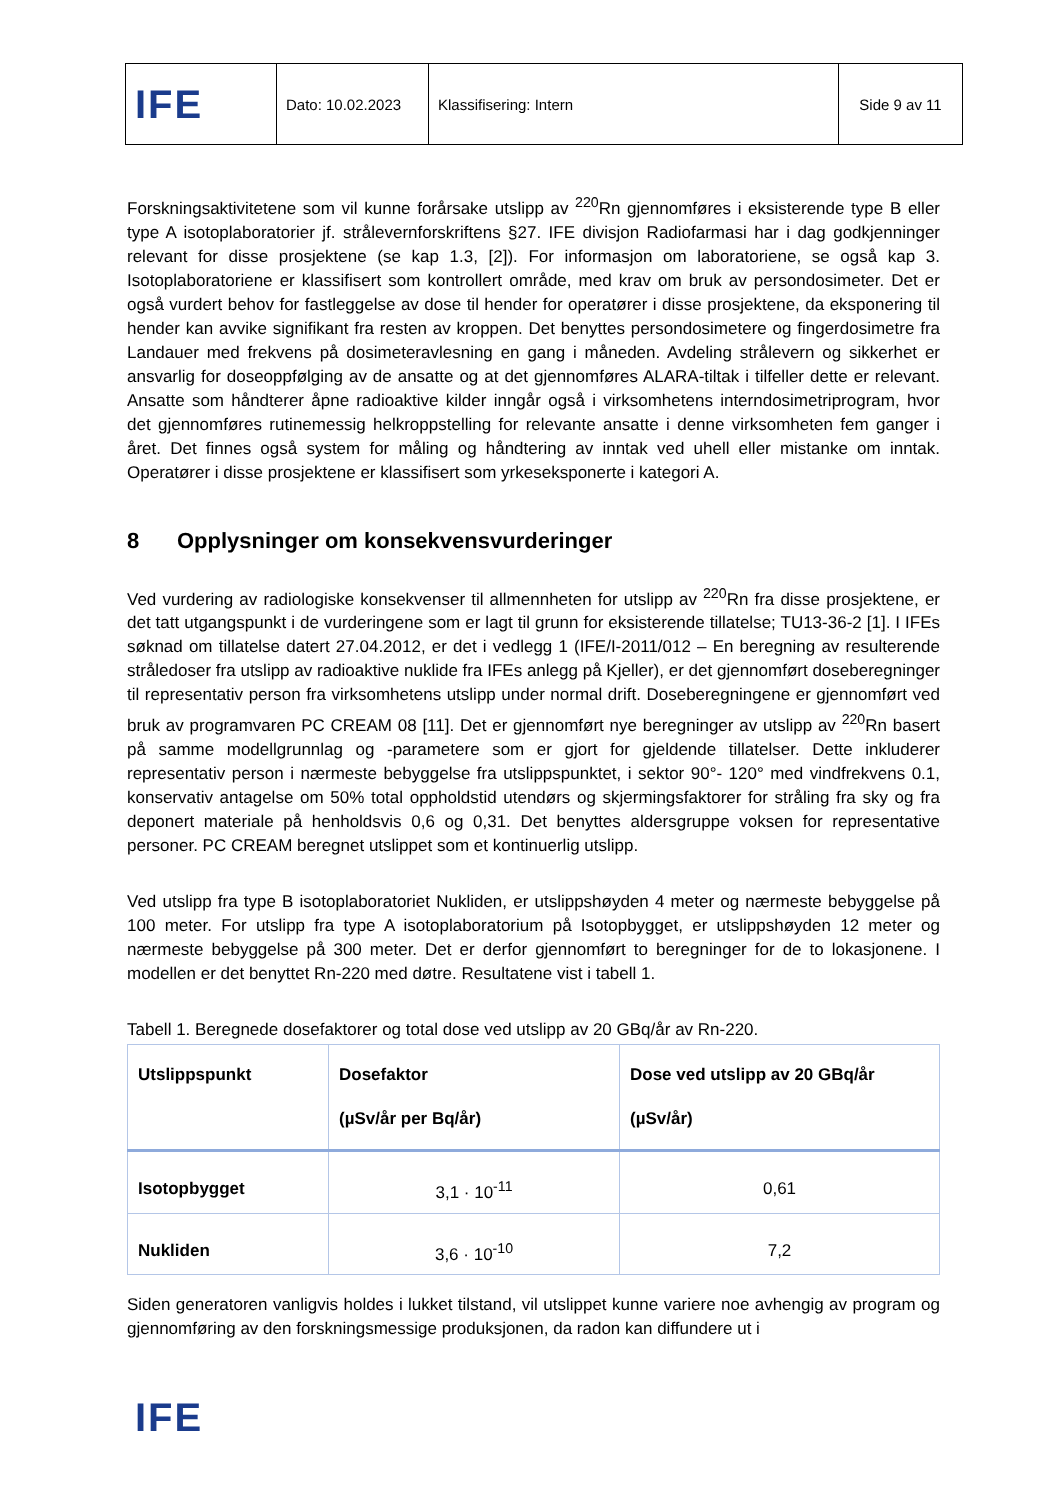| IFE | Dato: 10.02.2023 | Klassifisering: Intern | Side 9 av 11 |
Forskningsaktivitetene som vil kunne forårsake utslipp av <sup>220</sup>Rn gjennomføres i eksisterende type B eller type A isotoplaboratorier jf. strålevernforskriftens §27. IFE divisjon Radiofarmasi har i dag godkjenninger relevant for disse prosjektene (se kap 1.3, [2]). For informasjon om laboratoriene, se også kap 3. Isotoplaboratoriene er klassifisert som kontrollert område, med krav om bruk av persondosimeter. Det er også vurdert behov for fastleggelse av dose til hender for operatører i disse prosjektene, da eksponering til hender kan avvike signifikant fra resten av kroppen. Det benyttes persondosimetere og fingerdosimetre fra Landauer med frekvens på dosimeteravlesning en gang i måneden. Avdeling strålevern og sikkerhet er ansvarlig for doseoppfølging av de ansatte og at det gjennomføres ALARA-tiltak i tilfeller dette er relevant. Ansatte som håndterer åpne radioaktive kilder inngår også i virksomhetens interndosimetriprogram, hvor det gjennomføres rutinemessig helkroppstelling for relevante ansatte i denne virksomheten fem ganger i året. Det finnes også system for måling og håndtering av inntak ved uhell eller mistanke om inntak. Operatører i disse prosjektene er klassifisert som yrkeseksponerte i kategori A.
8 Opplysninger om konsekvensvurderinger
Ved vurdering av radiologiske konsekvenser til allmennheten for utslipp av <sup>220</sup>Rn fra disse prosjektene, er det tatt utgangspunkt i de vurderingene som er lagt til grunn for eksisterende tillatelse; TU13-36-2 [1]. I IFEs søknad om tillatelse datert 27.04.2012, er det i vedlegg 1 (IFE/I-2011/012 – En beregning av resulterende stråledoser fra utslipp av radioaktive nuklide fra IFEs anlegg på Kjeller), er det gjennomført doseberegninger til representativ person fra virksomhetens utslipp under normal drift. Doseberegningene er gjennomført ved bruk av programvaren PC CREAM 08 [11]. Det er gjennomført nye beregninger av utslipp av <sup>220</sup>Rn basert på samme modellgrunnlag og -parametere som er gjort for gjeldende tillatelser. Dette inkluderer representativ person i nærmeste bebyggelse fra utslippspunktet, i sektor 90°- 120° med vindfrekvens 0.1, konservativ antagelse om 50% total oppholdstid utendørs og skjermingsfaktorer for stråling fra sky og fra deponert materiale på henholdsvis 0,6 og 0,31. Det benyttes aldersgruppe voksen for representative personer. PC CREAM beregnet utslippet som et kontinuerlig utslipp.
Ved utslipp fra type B isotoplaboratoriet Nukliden, er utslippshøyden 4 meter og nærmeste bebyggelse på 100 meter. For utslipp fra type A isotoplaboratorium på Isotopbygget, er utslippshøyden 12 meter og nærmeste bebyggelse på 300 meter. Det er derfor gjennomført to beregninger for de to lokasjonene. I modellen er det benyttet Rn-220 med døtre. Resultatene vist i tabell 1.
Tabell 1. Beregnede dosefaktorer og total dose ved utslipp av 20 GBq/år av Rn-220.
| Utslippspunkt | Dosefaktor (µSv/år per Bq/år) | Dose ved utslipp av 20 GBq/år (µSv/år) |
| --- | --- | --- |
| Isotopbygget | 3,1 · 10<sup>-11</sup> | 0,61 |
| Nukliden | 3,6 · 10<sup>-10</sup> | 7,2 |
Siden generatoren vanligvis holdes i lukket tilstand, vil utslippet kunne variere noe avhengig av program og gjennomføring av den forskningsmessige produksjonen, da radon kan diffundere ut i
IFE